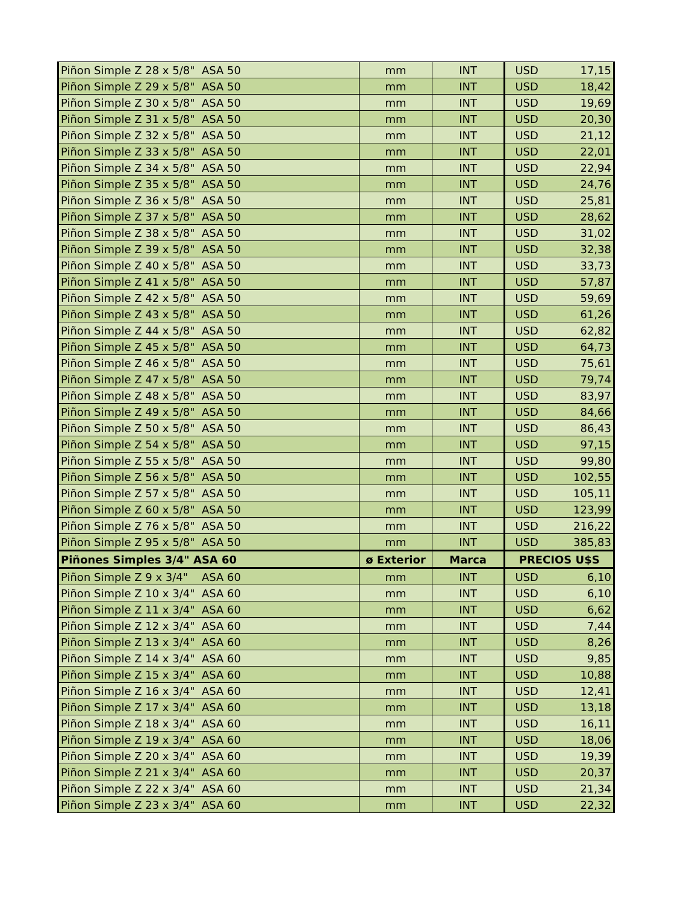| Piñon Simple Z 28 x 5/8" ASA 50 | mm | INT | USD | 17,15 |
| Piñon Simple Z 29 x 5/8" ASA 50 | mm | INT | USD | 18,42 |
| Piñon Simple Z 30 x 5/8" ASA 50 | mm | INT | USD | 19,69 |
| Piñon Simple Z 31 x 5/8" ASA 50 | mm | INT | USD | 20,30 |
| Piñon Simple Z 32 x 5/8" ASA 50 | mm | INT | USD | 21,12 |
| Piñon Simple Z 33 x 5/8" ASA 50 | mm | INT | USD | 22,01 |
| Piñon Simple Z 34 x 5/8" ASA 50 | mm | INT | USD | 22,94 |
| Piñon Simple Z 35 x 5/8" ASA 50 | mm | INT | USD | 24,76 |
| Piñon Simple Z 36 x 5/8" ASA 50 | mm | INT | USD | 25,81 |
| Piñon Simple Z 37 x 5/8" ASA 50 | mm | INT | USD | 28,62 |
| Piñon Simple Z 38 x 5/8" ASA 50 | mm | INT | USD | 31,02 |
| Piñon Simple Z 39 x 5/8" ASA 50 | mm | INT | USD | 32,38 |
| Piñon Simple Z 40 x 5/8" ASA 50 | mm | INT | USD | 33,73 |
| Piñon Simple Z 41 x 5/8" ASA 50 | mm | INT | USD | 57,87 |
| Piñon Simple Z 42 x 5/8" ASA 50 | mm | INT | USD | 59,69 |
| Piñon Simple Z 43 x 5/8" ASA 50 | mm | INT | USD | 61,26 |
| Piñon Simple Z 44 x 5/8" ASA 50 | mm | INT | USD | 62,82 |
| Piñon Simple Z 45 x 5/8" ASA 50 | mm | INT | USD | 64,73 |
| Piñon Simple Z 46 x 5/8" ASA 50 | mm | INT | USD | 75,61 |
| Piñon Simple Z 47 x 5/8" ASA 50 | mm | INT | USD | 79,74 |
| Piñon Simple Z 48 x 5/8" ASA 50 | mm | INT | USD | 83,97 |
| Piñon Simple Z 49 x 5/8" ASA 50 | mm | INT | USD | 84,66 |
| Piñon Simple Z 50 x 5/8" ASA 50 | mm | INT | USD | 86,43 |
| Piñon Simple Z 54 x 5/8" ASA 50 | mm | INT | USD | 97,15 |
| Piñon Simple Z 55 x 5/8" ASA 50 | mm | INT | USD | 99,80 |
| Piñon Simple Z 56 x 5/8" ASA 50 | mm | INT | USD | 102,55 |
| Piñon Simple Z 57 x 5/8" ASA 50 | mm | INT | USD | 105,11 |
| Piñon Simple Z 60 x 5/8" ASA 50 | mm | INT | USD | 123,99 |
| Piñon Simple Z 76 x 5/8" ASA 50 | mm | INT | USD | 216,22 |
| Piñon Simple Z 95 x 5/8" ASA 50 | mm | INT | USD | 385,83 |
| Piñones Simples 3/4" ASA 60 | ø Exterior | Marca | PRECIOS U$S | |
| Piñon Simple Z 9 x 3/4" ASA 60 | mm | INT | USD | 6,10 |
| Piñon Simple Z 10 x 3/4" ASA 60 | mm | INT | USD | 6,10 |
| Piñon Simple Z 11 x 3/4" ASA 60 | mm | INT | USD | 6,62 |
| Piñon Simple Z 12 x 3/4" ASA 60 | mm | INT | USD | 7,44 |
| Piñon Simple Z 13 x 3/4" ASA 60 | mm | INT | USD | 8,26 |
| Piñon Simple Z 14 x 3/4" ASA 60 | mm | INT | USD | 9,85 |
| Piñon Simple Z 15 x 3/4" ASA 60 | mm | INT | USD | 10,88 |
| Piñon Simple Z 16 x 3/4" ASA 60 | mm | INT | USD | 12,41 |
| Piñon Simple Z 17 x 3/4" ASA 60 | mm | INT | USD | 13,18 |
| Piñon Simple Z 18 x 3/4" ASA 60 | mm | INT | USD | 16,11 |
| Piñon Simple Z 19 x 3/4" ASA 60 | mm | INT | USD | 18,06 |
| Piñon Simple Z 20 x 3/4" ASA 60 | mm | INT | USD | 19,39 |
| Piñon Simple Z 21 x 3/4" ASA 60 | mm | INT | USD | 20,37 |
| Piñon Simple Z 22 x 3/4" ASA 60 | mm | INT | USD | 21,34 |
| Piñon Simple Z 23 x 3/4" ASA 60 | mm | INT | USD | 22,32 |